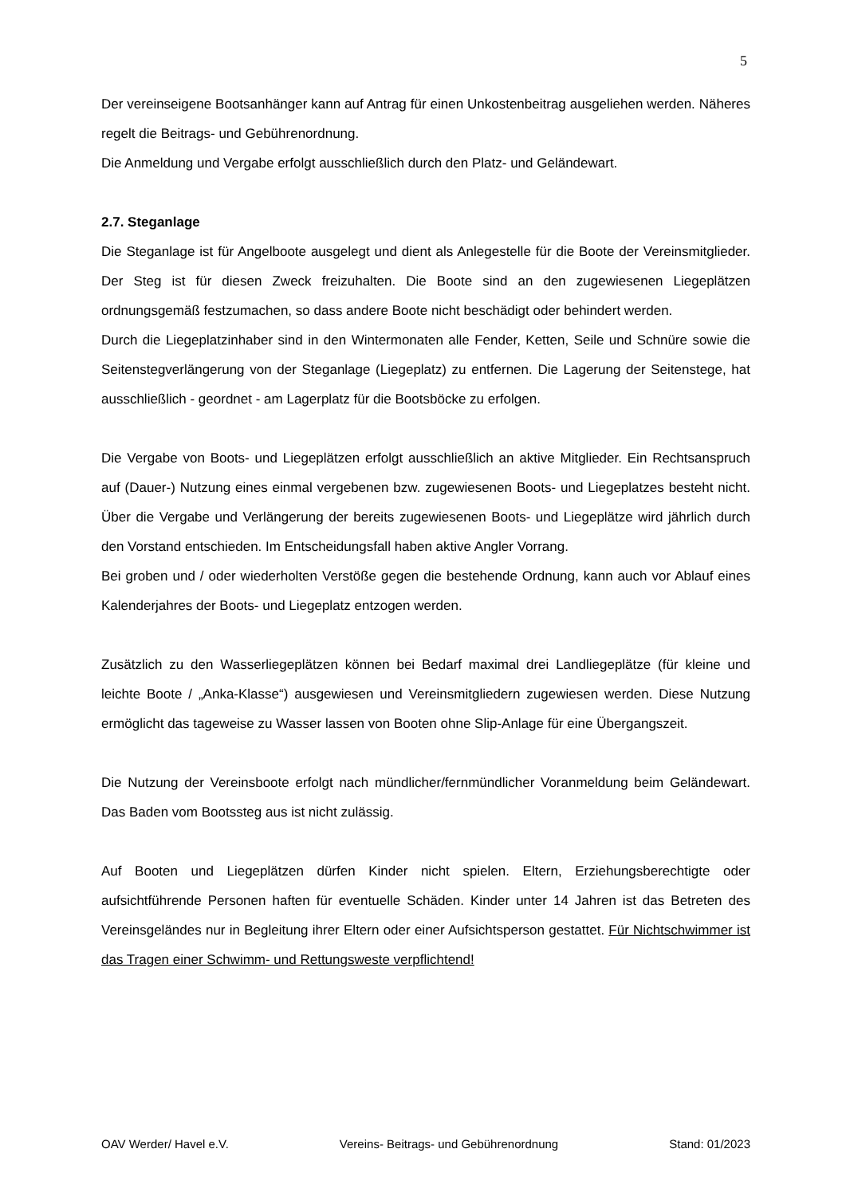5
Der vereinseigene Bootsanhänger kann auf Antrag für einen Unkostenbeitrag ausgeliehen werden. Näheres regelt die Beitrags- und Gebührenordnung.
Die Anmeldung und Vergabe erfolgt ausschließlich durch den Platz- und Geländewart.
2.7. Steganlage
Die Steganlage ist für Angelboote ausgelegt und dient als Anlegestelle für die Boote der Vereinsmitglieder. Der Steg ist für diesen Zweck freizuhalten. Die Boote sind an den zugewiesenen Liegeplätzen ordnungsgemäß festzumachen, so dass andere Boote nicht beschädigt oder behindert werden.
Durch die Liegeplatzinhaber sind in den Wintermonaten alle Fender, Ketten, Seile und Schnüre sowie die Seitenstegverlängerung von der Steganlage (Liegeplatz) zu entfernen. Die Lagerung der Seitenstege, hat ausschließlich - geordnet - am Lagerplatz für die Bootsböcke zu erfolgen.
Die Vergabe von Boots- und Liegeplätzen erfolgt ausschließlich an aktive Mitglieder. Ein Rechtsanspruch auf (Dauer-) Nutzung eines einmal vergebenen bzw. zugewiesenen Boots- und Liegeplatzes besteht nicht. Über die Vergabe und Verlängerung der bereits zugewiesenen Boots- und Liegeplätze wird jährlich durch den Vorstand entschieden. Im Entscheidungsfall haben aktive Angler Vorrang.
Bei groben und / oder wiederholten Verstöße gegen die bestehende Ordnung, kann auch vor Ablauf eines Kalenderjahres der Boots- und Liegeplatz entzogen werden.
Zusätzlich zu den Wasserliegeplätzen können bei Bedarf maximal drei Landliegeplätze (für kleine und leichte Boote / „Anka-Klasse“) ausgewiesen und Vereinsmitgliedern zugewiesen werden. Diese Nutzung ermöglicht das tageweise zu Wasser lassen von Booten ohne Slip-Anlage für eine Übergangszeit.
Die Nutzung der Vereinsboote erfolgt nach mündlicher/fernmündlicher Voranmeldung beim Geländewart. Das Baden vom Bootssteg aus ist nicht zulässig.
Auf Booten und Liegeplätzen dürfen Kinder nicht spielen. Eltern, Erziehungsberechtigte oder aufsichtführende Personen haften für eventuelle Schäden. Kinder unter 14 Jahren ist das Betreten des Vereinsgeländes nur in Begleitung ihrer Eltern oder einer Aufsichtsperson gestattet. Für Nichtschwimmer ist das Tragen einer Schwimm- und Rettungsweste verpflichtend!
OAV Werder/ Havel e.V. Vereins- Beitrags- und Gebührenordnung Stand: 01/2023